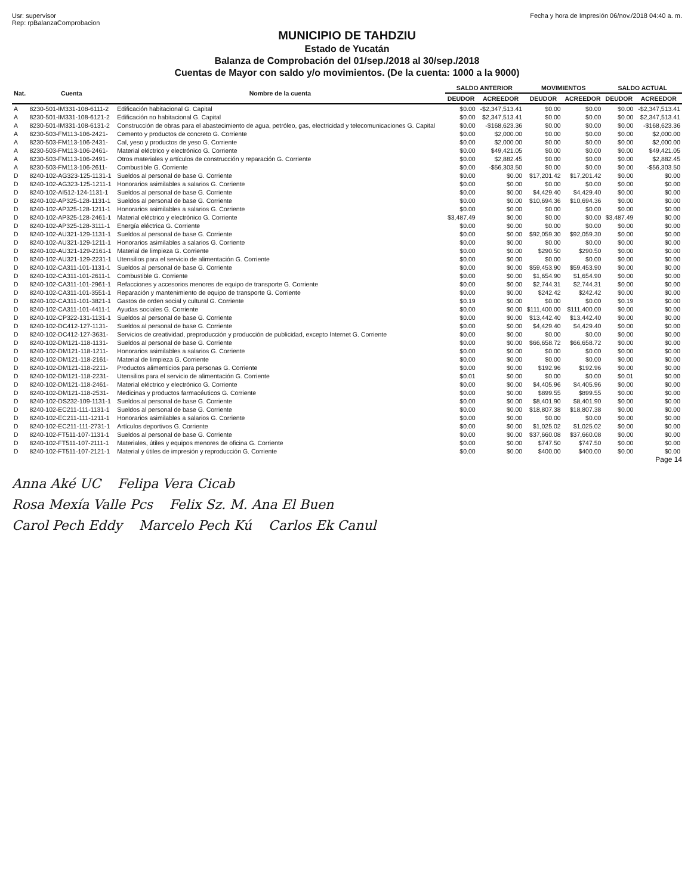Usr: supervisor
Rep: rpBalanzaComprobacion
Fecha y hora de Impresión 06/nov./2018 04:40 a. m.
MUNICIPIO DE TAHDZIU
Estado de Yucatán
Balanza de Comprobación del 01/sep./2018 al 30/sep./2018
Cuentas de Mayor con saldo y/o movimientos. (De la cuenta: 1000 a la 9000)
| Nat. | Cuenta | Nombre de la cuenta | SALDO ANTERIOR | | MOVIMIENTOS | | SALDO ACTUAL | |
| --- | --- | --- | --- | --- | --- | --- | --- | --- |
| | | | DEUDOR | ACREEDOR | DEUDOR | ACREEDOR | DEUDOR | ACREEDOR |
| A | 8230-501-IM331-108-6111-2 | Edificación habitacional G. Capital | $0.00 | -$2,347,513.41 | $0.00 | $0.00 | $0.00 | -$2,347,513.41 |
| A | 8230-501-IM331-108-6121-2 | Edificación no habitacional G. Capital | $0.00 | $2,347,513.41 | $0.00 | $0.00 | $0.00 | $2,347,513.41 |
| A | 8230-501-IM331-108-6131-2 | Construcción de obras para el abastecimiento de agua, petróleo, gas, electricidad y telecomunicaciones G. Capital | $0.00 | -$168,623.36 | $0.00 | $0.00 | $0.00 | -$168,623.36 |
| A | 8230-503-FM113-106-2421- | Cemento y productos de concreto G. Corriente | $0.00 | $2,000.00 | $0.00 | $0.00 | $0.00 | $2,000.00 |
| A | 8230-503-FM113-106-2431- | Cal, yeso y productos de yeso G. Corriente | $0.00 | $2,000.00 | $0.00 | $0.00 | $0.00 | $2,000.00 |
| A | 8230-503-FM113-106-2461- | Material eléctrico y electrónico G. Corriente | $0.00 | $49,421.05 | $0.00 | $0.00 | $0.00 | $49,421.05 |
| A | 8230-503-FM113-106-2491- | Otros materiales y artículos de construcción y reparación G. Corriente | $0.00 | $2,882.45 | $0.00 | $0.00 | $0.00 | $2,882.45 |
| A | 8230-503-FM113-106-2611- | Combustible G. Corriente | $0.00 | -$56,303.50 | $0.00 | $0.00 | $0.00 | -$56,303.50 |
| D | 8240-102-AG323-125-1131-1 | Sueldos al personal de base G. Corriente | $0.00 | $0.00 | $17,201.42 | $17,201.42 | $0.00 | $0.00 |
| D | 8240-102-AG323-125-1211-1 | Honorarios asimilables a salarios G. Corriente | $0.00 | $0.00 | $0.00 | $0.00 | $0.00 | $0.00 |
| D | 8240-102-AI512-124-1131-1 | Sueldos al personal de base G. Corriente | $0.00 | $0.00 | $4,429.40 | $4,429.40 | $0.00 | $0.00 |
| D | 8240-102-AP325-128-1131-1 | Sueldos al personal de base G. Corriente | $0.00 | $0.00 | $10,694.36 | $10,694.36 | $0.00 | $0.00 |
| D | 8240-102-AP325-128-1211-1 | Honorarios asimilables a salarios G. Corriente | $0.00 | $0.00 | $0.00 | $0.00 | $0.00 | $0.00 |
| D | 8240-102-AP325-128-2461-1 | Material eléctrico y electrónico G. Corriente | $3,487.49 | $0.00 | $0.00 | $0.00 | $3,487.49 | $0.00 |
| D | 8240-102-AP325-128-3111-1 | Energía eléctrica G. Corriente | $0.00 | $0.00 | $0.00 | $0.00 | $0.00 | $0.00 |
| D | 8240-102-AU321-129-1131-1 | Sueldos al personal de base G. Corriente | $0.00 | $0.00 | $92,059.30 | $92,059.30 | $0.00 | $0.00 |
| D | 8240-102-AU321-129-1211-1 | Honorarios asimilables a salarios G. Corriente | $0.00 | $0.00 | $0.00 | $0.00 | $0.00 | $0.00 |
| D | 8240-102-AU321-129-2161-1 | Material de limpieza G. Corriente | $0.00 | $0.00 | $290.50 | $290.50 | $0.00 | $0.00 |
| D | 8240-102-AU321-129-2231-1 | Utensilios para el servicio de alimentación G. Corriente | $0.00 | $0.00 | $0.00 | $0.00 | $0.00 | $0.00 |
| D | 8240-102-CA311-101-1131-1 | Sueldos al personal de base G. Corriente | $0.00 | $0.00 | $59,453.90 | $59,453.90 | $0.00 | $0.00 |
| D | 8240-102-CA311-101-2611-1 | Combustible G. Corriente | $0.00 | $0.00 | $1,654.90 | $1,654.90 | $0.00 | $0.00 |
| D | 8240-102-CA311-101-2961-1 | Refacciones y accesorios menores de equipo de transporte G. Corriente | $0.00 | $0.00 | $2,744.31 | $2,744.31 | $0.00 | $0.00 |
| D | 8240-102-CA311-101-3551-1 | Reparación y mantenimiento de equipo de transporte G. Corriente | $0.00 | $0.00 | $242.42 | $242.42 | $0.00 | $0.00 |
| D | 8240-102-CA311-101-3821-1 | Gastos de orden social y cultural G. Corriente | $0.19 | $0.00 | $0.00 | $0.00 | $0.19 | $0.00 |
| D | 8240-102-CA311-101-4411-1 | Ayudas sociales G. Corriente | $0.00 | $0.00 | $111,400.00 | $111,400.00 | $0.00 | $0.00 |
| D | 8240-102-CP322-131-1131-1 | Sueldos al personal de base G. Corriente | $0.00 | $0.00 | $13,442.40 | $13,442.40 | $0.00 | $0.00 |
| D | 8240-102-DC412-127-1131- | Sueldos al personal de base G. Corriente | $0.00 | $0.00 | $4,429.40 | $4,429.40 | $0.00 | $0.00 |
| D | 8240-102-DC412-127-3631- | Servicios de creatividad, preproducción y producción de publicidad, excepto Internet G. Corriente | $0.00 | $0.00 | $0.00 | $0.00 | $0.00 | $0.00 |
| D | 8240-102-DM121-118-1131- | Sueldos al personal de base G. Corriente | $0.00 | $0.00 | $66,658.72 | $66,658.72 | $0.00 | $0.00 |
| D | 8240-102-DM121-118-1211- | Honorarios asimilables a salarios G. Corriente | $0.00 | $0.00 | $0.00 | $0.00 | $0.00 | $0.00 |
| D | 8240-102-DM121-118-2161- | Material de limpieza G. Corriente | $0.00 | $0.00 | $0.00 | $0.00 | $0.00 | $0.00 |
| D | 8240-102-DM121-118-2211- | Productos alimenticios para personas G. Corriente | $0.00 | $0.00 | $192.96 | $192.96 | $0.00 | $0.00 |
| D | 8240-102-DM121-118-2231- | Utensilios para el servicio de alimentación G. Corriente | $0.01 | $0.00 | $0.00 | $0.00 | $0.01 | $0.00 |
| D | 8240-102-DM121-118-2461- | Material eléctrico y electrónico G. Corriente | $0.00 | $0.00 | $4,405.96 | $4,405.96 | $0.00 | $0.00 |
| D | 8240-102-DM121-118-2531- | Medicinas y productos farmacéuticos G. Corriente | $0.00 | $0.00 | $899.55 | $899.55 | $0.00 | $0.00 |
| D | 8240-102-DS232-109-1131-1 | Sueldos al personal de base G. Corriente | $0.00 | $0.00 | $8,401.90 | $8,401.90 | $0.00 | $0.00 |
| D | 8240-102-EC211-111-1131-1 | Sueldos al personal de base G. Corriente | $0.00 | $0.00 | $18,807.38 | $18,807.38 | $0.00 | $0.00 |
| D | 8240-102-EC211-111-1211-1 | Honorarios asimilables a salarios G. Corriente | $0.00 | $0.00 | $0.00 | $0.00 | $0.00 | $0.00 |
| D | 8240-102-EC211-111-2731-1 | Artículos deportivos G. Corriente | $0.00 | $0.00 | $1,025.02 | $1,025.02 | $0.00 | $0.00 |
| D | 8240-102-FT511-107-1131-1 | Sueldos al personal de base G. Corriente | $0.00 | $0.00 | $37,660.08 | $37,660.08 | $0.00 | $0.00 |
| D | 8240-102-FT511-107-2111-1 | Materiales, útiles y equipos menores de oficina G. Corriente | $0.00 | $0.00 | $747.50 | $747.50 | $0.00 | $0.00 |
| D | 8240-102-FT511-107-2121-1 | Material y útiles de impresión y reproducción G. Corriente | $0.00 | $0.00 | $400.00 | $400.00 | $0.00 | $0.00 |
Page 14
Anna Aké UC Felipa Vera Cicab
Rosa Mexía Valle Pcs Felix Sz. M. Ana El Buen
Carol Pech Eddy Marcelo Pech Kú Carlos Ek Canul